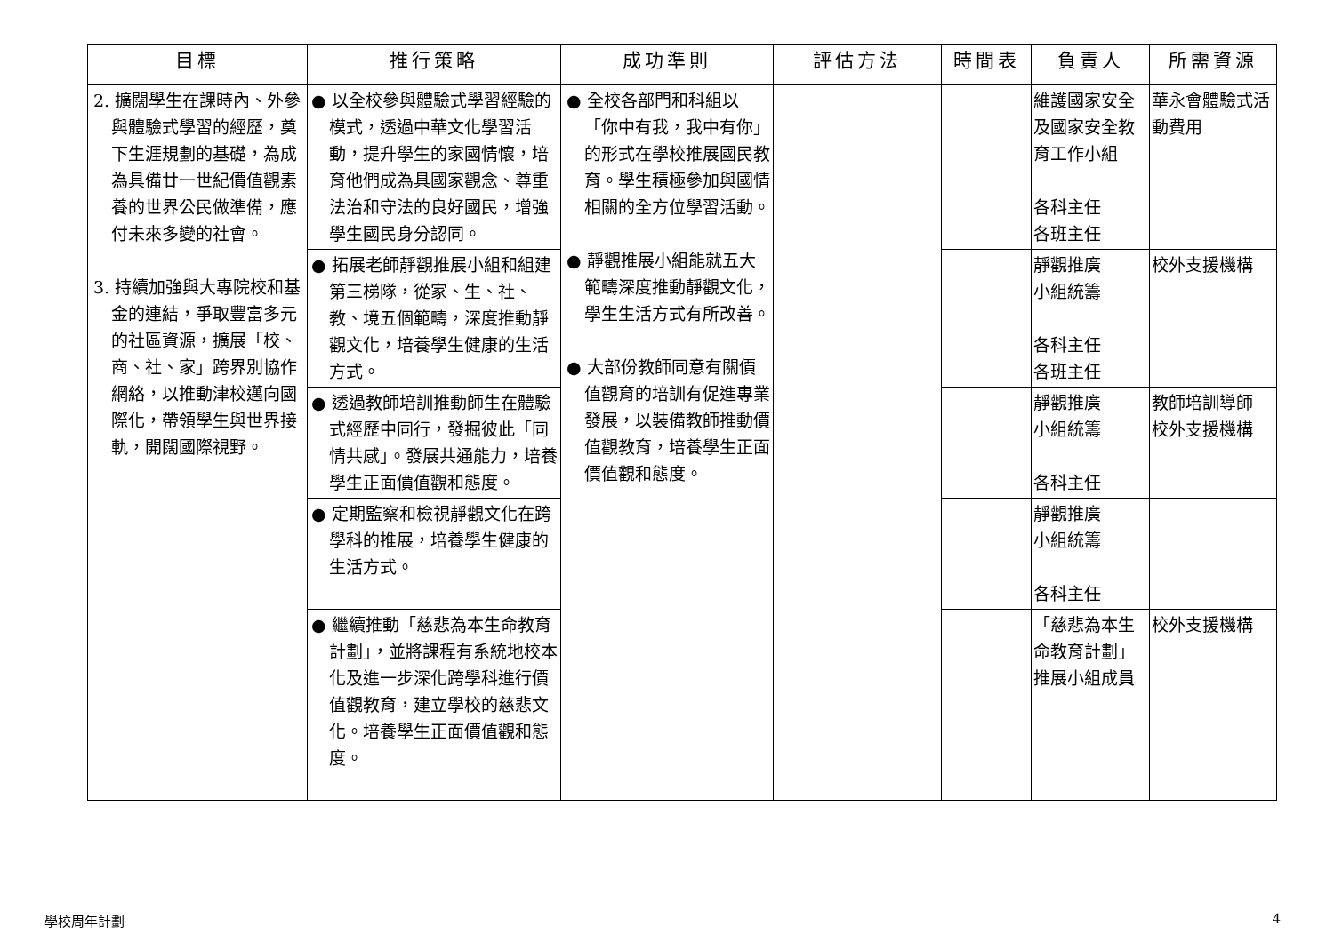| 目標 | 推行策略 | 成功準則 | 評估方法 | 時間表 | 負責人 | 所需資源 |
| --- | --- | --- | --- | --- | --- | --- |
| 2. 擴闊學生在課時內、外參與體驗式學習的經歷，奠下生涯規劃的基礎，為成為具備廿一世紀價值觀素養的世界公民做準備，應付未來多變的社會。 3. 持續加強與大專院校和基金的連結，爭取豐富多元的社區資源，擴展「校、商、社、家」跨界別協作網絡，以推動津校邁向國際化，帶領學生與世界接軌，開闊國際視野。 | ● 以全校參與體驗式學習經驗的模式，透過中華文化學習活動，提升學生的家國情懷，培育他們成為具國家觀念、尊重法治和守法的良好國民，增強學生國民身分認同。 | ● 全校各部門和科組以「你中有我，我中有你」的形式在學校推展國民教育。學生積極參加與國情相關的全方位學習活動。 ● 靜觀推展小組能就五大範疇深度推動靜觀文化，學生生活方式有所改善。 ● 大部份教師同意有關價值觀育的培訓有促進專業發展，以裝備教師推動價值觀教育，培養學生正面價值觀和態度。 | | | 維護國家安全及國家安全教育工作小組 各科主任 各班主任 | 華永會體驗式活動費用 |
| | ● 拓展老師靜觀推展小組和組建第三梯隊，從家、生、社、教、境五個範疇，深度推動靜觀文化，培養學生健康的生活方式。 | | | | 靜觀推廣 小組統籌 各科主任 各班主任 | 校外支援機構 |
| | ● 透過教師培訓推動師生在體驗式經歷中同行，發掘彼此「同情共感」。發展共通能力，培養學生正面價值觀和態度。 | | | | 靜觀推廣 小組統籌 各科主任 | 教師培訓導師 校外支援機構 |
| | ● 定期監察和檢視靜觀文化在跨學科的推展，培養學生健康的生活方式。 | | | | 靜觀推廣 小組統籌 各科主任 | |
| | ● 繼續推動「慈悲為本生命教育計劃」，並將課程有系統地校本化及進一步深化跨學科進行價值觀教育，建立學校的慈悲文化。培養學生正面價值觀和態度。 | | | | 「慈悲為本生命教育計劃」推展小組成員 | 校外支援機構 |
學校周年計劃 4